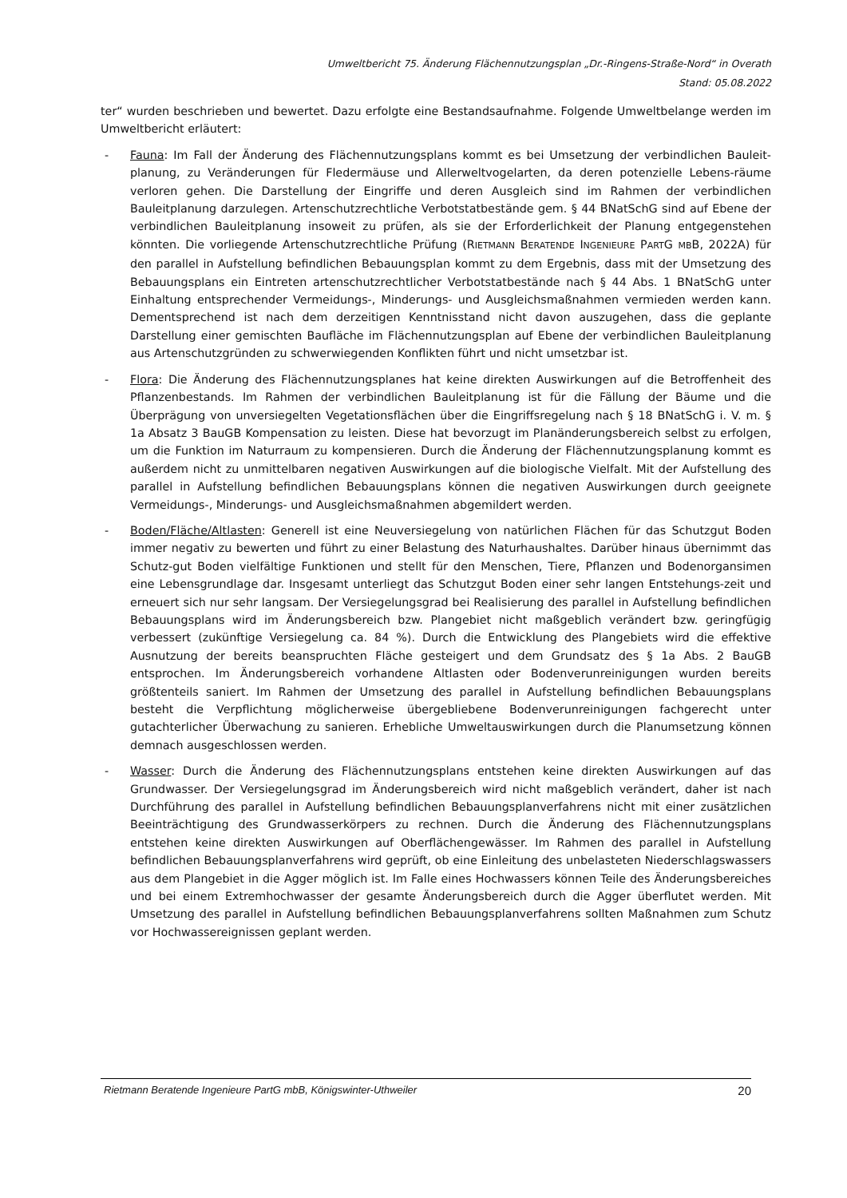Umweltbericht 75. Änderung Flächennutzungsplan „Dr.-Ringens-Straße-Nord“ in Overath
Stand: 05.08.2022
ter“ wurden beschrieben und bewertet. Dazu erfolgte eine Bestandsaufnahme. Folgende Umweltbelange werden im Umweltbericht erläutert:
- Fauna: Im Fall der Änderung des Flächennutzungsplans kommt es bei Umsetzung der verbindlichen Bauleit-planung, zu Veränderungen für Fledermäuse und Allerweltvogelarten, da deren potenzielle Lebens-räume verloren gehen. Die Darstellung der Eingriffe und deren Ausgleich sind im Rahmen der verbindlichen Bauleitplanung darzulegen. Artenschutzrechtliche Verbotstatbestände gem. § 44 BNatSchG sind auf Ebene der verbindlichen Bauleitplanung insoweit zu prüfen, als sie der Erforderlichkeit der Planung entgegenstehen könnten. Die vorliegende Artenschutzrechtliche Prüfung (RIETMANN BERATENDE INGENIEURE PARTG MBB, 2022A) für den parallel in Aufstellung befindlichen Bebauungsplan kommt zu dem Ergebnis, dass mit der Umsetzung des Bebauungsplans ein Eintreten artenschutzrechtlicher Verbotstatbestände nach § 44 Abs. 1 BNatSchG unter Einhaltung entsprechender Vermeidungs-, Minderungs- und Ausgleichsmaßnahmen vermieden werden kann. Dementsprechend ist nach dem derzeitigen Kenntnisstand nicht davon auszugehen, dass die geplante Darstellung einer gemischten Baufläche im Flächennutzungsplan auf Ebene der verbindlichen Bauleitplanung aus Artenschutzgründen zu schwerwiegenden Konflikten führt und nicht umsetzbar ist.
- Flora: Die Änderung des Flächennutzungsplanes hat keine direkten Auswirkungen auf die Betroffenheit des Pflanzenbestands. Im Rahmen der verbindlichen Bauleitplanung ist für die Fällung der Bäume und die Überprägung von unversiegelten Vegetationsflächen über die Eingriffsregelung nach § 18 BNatSchG i. V. m. § 1a Absatz 3 BauGB Kompensation zu leisten. Diese hat bevorzugt im Planänderungsbereich selbst zu erfolgen, um die Funktion im Naturraum zu kompensieren. Durch die Änderung der Flächennutzungsplanung kommt es außerdem nicht zu unmittelbaren negativen Auswirkungen auf die biologische Vielfalt. Mit der Aufstellung des parallel in Aufstellung befindlichen Bebauungsplans können die negativen Auswirkungen durch geeignete Vermeidungs-, Minderungs- und Ausgleichsmaßnahmen abgemildert werden.
- Boden/Fläche/Altlasten: Generell ist eine Neuversiegelung von natürlichen Flächen für das Schutzgut Boden immer negativ zu bewerten und führt zu einer Belastung des Naturhaushaltes. Darüber hinaus übernimmt das Schutz-gut Boden vielfältige Funktionen und stellt für den Menschen, Tiere, Pflanzen und Bodenorgansimen eine Lebensgrundlage dar. Insgesamt unterliegt das Schutzgut Boden einer sehr langen Entstehungs-zeit und erneuert sich nur sehr langsam. Der Versiegelungsgrad bei Realisierung des parallel in Aufstellung befindlichen Bebauungsplans wird im Änderungsbereich bzw. Plangebiet nicht maßgeblich verändert bzw. geringfügig verbessert (zukünftige Versiegelung ca. 84 %). Durch die Entwicklung des Plangebiets wird die effektive Ausnutzung der bereits beanspruchten Fläche gesteigert und dem Grundsatz des § 1a Abs. 2 BauGB entsprochen. Im Änderungsbereich vorhandene Altlasten oder Bodenverunreinigungen wurden bereits größtenteils saniert. Im Rahmen der Umsetzung des parallel in Aufstellung befindlichen Bebauungsplans besteht die Verpflichtung möglicherweise übergebliebene Bodenverunreinigungen fachgerecht unter gutachterlicher Überwachung zu sanieren. Erhebliche Umweltauswirkungen durch die Planumsetzung können demnach ausgeschlossen werden.
- Wasser: Durch die Änderung des Flächennutzungsplans entstehen keine direkten Auswirkungen auf das Grundwasser. Der Versiegelungsgrad im Änderungsbereich wird nicht maßgeblich verändert, daher ist nach Durchführung des parallel in Aufstellung befindlichen Bebauungsplanverfahrens nicht mit einer zusätzlichen Beeinträchtigung des Grundwasserkörpers zu rechnen. Durch die Änderung des Flächennutzungsplans entstehen keine direkten Auswirkungen auf Oberflächengewässer. Im Rahmen des parallel in Aufstellung befindlichen Bebauungsplanverfahrens wird geprüft, ob eine Einleitung des unbelasteten Niederschlagswassers aus dem Plangebiet in die Agger möglich ist. Im Falle eines Hochwassers können Teile des Änderungsbereiches und bei einem Extremhochwasser der gesamte Änderungsbereich durch die Agger überflutet werden. Mit Umsetzung des parallel in Aufstellung befindlichen Bebauungsplanverfahrens sollten Maßnahmen zum Schutz vor Hochwassereignissen geplant werden.
Rietmann Beratende Ingenieure PartG mbB, Königswinter-Uthweiler 20